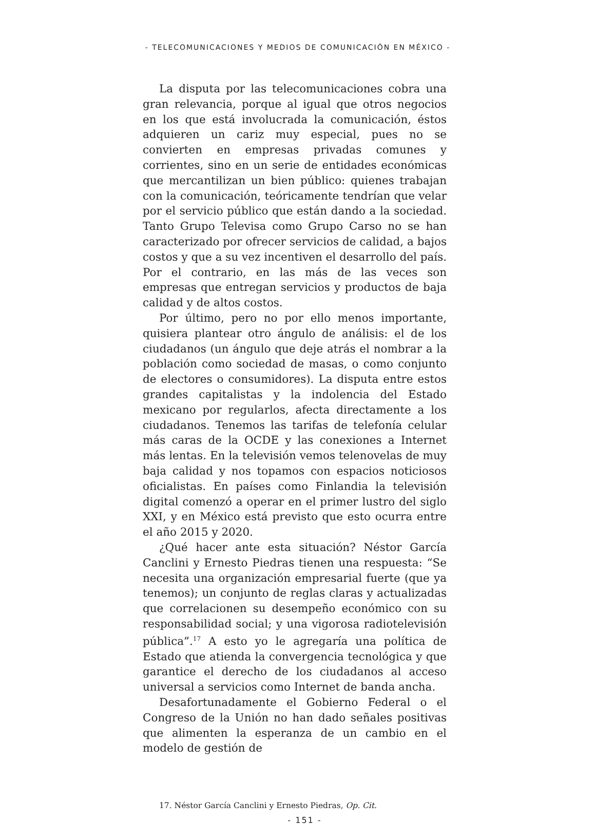- TELECOMUNICACIONES Y MEDIOS DE COMUNICACIÓN EN MÉXICO -
La disputa por las telecomunicaciones cobra una gran relevancia, porque al igual que otros negocios en los que está involucrada la comunicación, éstos adquieren un cariz muy especial, pues no se convierten en empresas privadas comunes y corrientes, sino en un serie de entidades económicas que mercantilizan un bien público: quienes trabajan con la comunicación, teóricamente tendrían que velar por el servicio público que están dando a la sociedad. Tanto Grupo Televisa como Grupo Carso no se han caracterizado por ofrecer servicios de calidad, a bajos costos y que a su vez incentiven el desarrollo del país. Por el contrario, en las más de las veces son empresas que entregan servicios y productos de baja calidad y de altos costos.
Por último, pero no por ello menos importante, quisiera plantear otro ángulo de análisis: el de los ciudadanos (un ángulo que deje atrás el nombrar a la población como sociedad de masas, o como conjunto de electores o consumidores). La disputa entre estos grandes capitalistas y la indolencia del Estado mexicano por regularlos, afecta directamente a los ciudadanos. Tenemos las tarifas de telefonía celular más caras de la OCDE y las conexiones a Internet más lentas. En la televisión vemos telenovelas de muy baja calidad y nos topamos con espacios noticiosos oficialistas. En países como Finlandia la televisión digital comenzó a operar en el primer lustro del siglo XXI, y en México está previsto que esto ocurra entre el año 2015 y 2020.
¿Qué hacer ante esta situación? Néstor García Canclini y Ernesto Piedras tienen una respuesta: “Se necesita una organización empresarial fuerte (que ya tenemos); un conjunto de reglas claras y actualizadas que correlacionen su desempeño económico con su responsabilidad social; y una vigorosa radiotelevisión pública”.<sup>17</sup> A esto yo le agregaría una política de Estado que atienda la convergencia tecnológica y que garantice el derecho de los ciudadanos al acceso universal a servicios como Internet de banda ancha.
Desafortunadamente el Gobierno Federal o el Congreso de la Unión no han dado señales positivas que alimenten la esperanza de un cambio en el modelo de gestión de
17. Néstor García Canclini y Ernesto Piedras, Op. Cit.
- 151 -